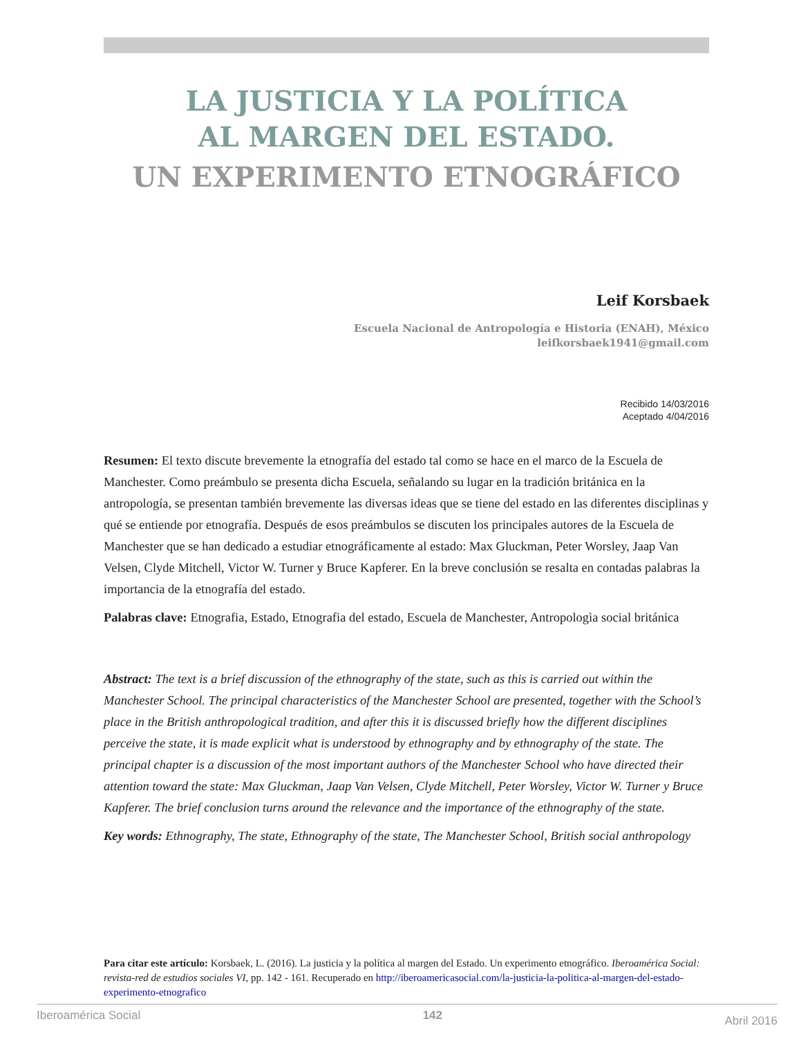LA JUSTICIA Y LA POLÍTICA
AL MARGEN DEL ESTADO.
UN EXPERIMENTO ETNOGRÁFICO
Leif Korsbaek
Escuela Nacional de Antropología e Historia (ENAH), México
leifkorsbaek1941@gmail.com
Recibido 14/03/2016
Aceptado 4/04/2016
Resumen: El texto discute brevemente la etnografía del estado tal como se hace en el marco de la Escuela de Manchester. Como preámbulo se presenta dicha Escuela, señalando su lugar en la tradición británica en la antropología, se presentan también brevemente las diversas ideas que se tiene del estado en las diferentes disciplinas y qué se entiende por etnografía. Después de esos preámbulos se discuten los principales autores de la Escuela de Manchester que se han dedicado a estudiar etnográficamente al estado: Max Gluckman, Peter Worsley, Jaap Van Velsen, Clyde Mitchell, Victor W. Turner y Bruce Kapferer. En la breve conclusión se resalta en contadas palabras la importancia de la etnografía del estado.
Palabras clave: Etnografia, Estado, Etnografia del estado, Escuela de Manchester, Antropologìa social británica
Abstract: The text is a brief discussion of the ethnography of the state, such as this is carried out within the Manchester School. The principal characteristics of the Manchester School are presented, together with the School’s place in the British anthropological tradition, and after this it is discussed briefly how the different disciplines perceive the state, it is made explicit what is understood by ethnography and by ethnography of the state. The principal chapter is a discussion of the most important authors of the Manchester School who have directed their attention toward the state: Max Gluckman, Jaap Van Velsen, Clyde Mitchell, Peter Worsley, Victor W. Turner y Bruce Kapferer. The brief conclusion turns around the relevance and the importance of the ethnography of the state.
Key words: Ethnography, The state, Ethnography of the state, The Manchester School, British social anthropology
Para citar este artículo: Korsbaek, L. (2016). La justicia y la política al margen del Estado. Un experimento etnográfico. Iberoamérica Social: revista-red de estudios sociales VI, pp. 142 - 161. Recuperado en http://iberoamericasocial.com/la-justicia-la-politica-al-margen-del-estado-experimento-etnografico
Iberoamérica Social 142 Abril 2016